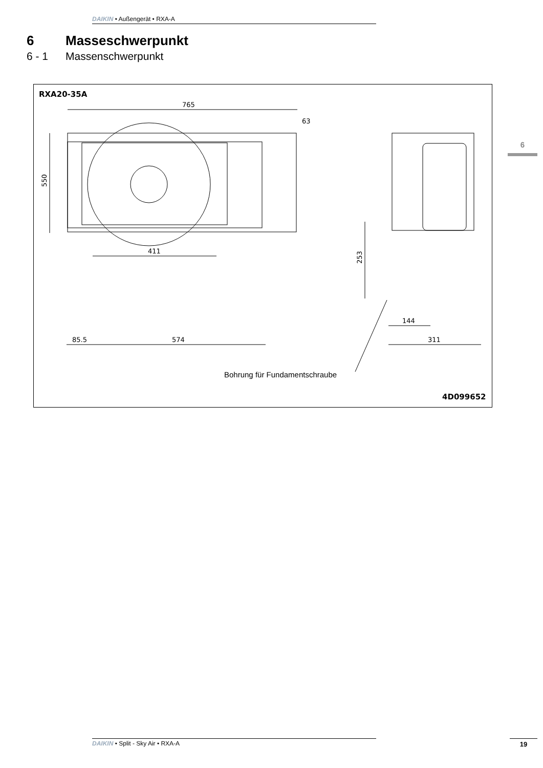DAIKIN • Außengerät • RXA-A
6 Masseschwerpunkt
6 - 1 Massenschwerpunkt
6
RXA20-35A
765
63
550
411
85.5
574
253
144
311
Bohrung für Fundamentschraube
4D099652
DAIKIN • Split - Sky Air • RXA-A 19